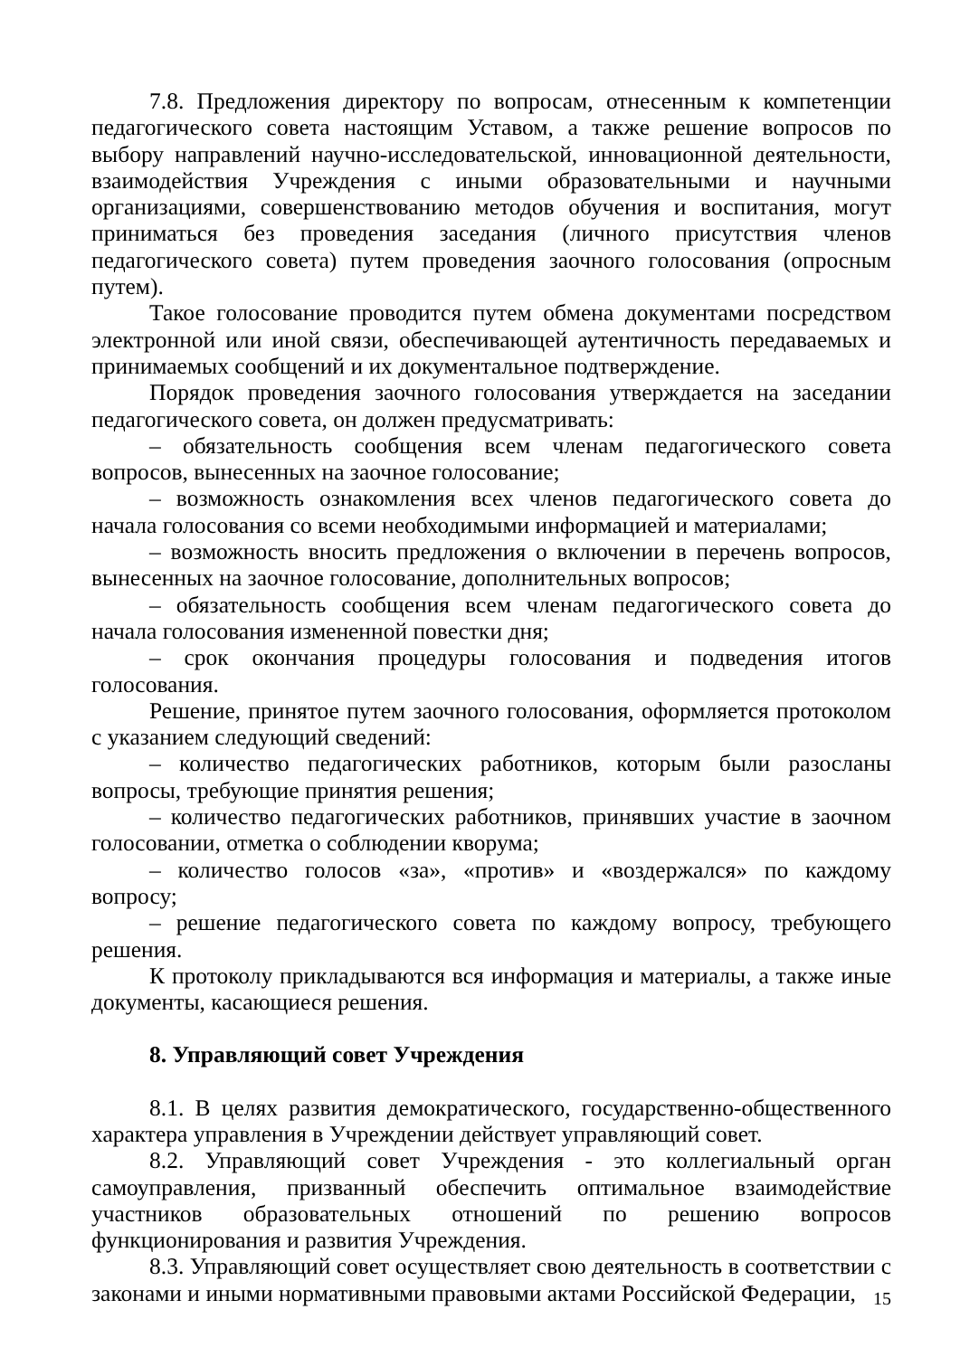7.8. Предложения директору по вопросам, отнесенным к компетенции педагогического совета настоящим Уставом, а также решение вопросов по выбору направлений научно-исследовательской, инновационной деятельности, взаимодействия Учреждения с иными образовательными и научными организациями, совершенствованию методов обучения и воспитания, могут приниматься без проведения заседания (личного присутствия членов педагогического совета) путем проведения заочного голосования (опросным путем).
Такое голосование проводится путем обмена документами посредством электронной или иной связи, обеспечивающей аутентичность передаваемых и принимаемых сообщений и их документальное подтверждение.
Порядок проведения заочного голосования утверждается на заседании педагогического совета, он должен предусматривать:
– обязательность сообщения всем членам педагогического совета вопросов, вынесенных на заочное голосование;
– возможность ознакомления всех членов педагогического совета до начала голосования со всеми необходимыми информацией и материалами;
– возможность вносить предложения о включении в перечень вопросов, вынесенных на заочное голосование, дополнительных вопросов;
– обязательность сообщения всем членам педагогического совета до начала голосования измененной повестки дня;
– срок окончания процедуры голосования и подведения итогов голосования.
Решение, принятое путем заочного голосования, оформляется протоколом с указанием следующий сведений:
– количество педагогических работников, которым были разосланы вопросы, требующие принятия решения;
– количество педагогических работников, принявших участие в заочном голосовании, отметка о соблюдении кворума;
– количество голосов «за», «против» и «воздержался» по каждому вопросу;
– решение педагогического совета по каждому вопросу, требующего решения.
К протоколу прикладываются вся информация и материалы, а также иные документы, касающиеся решения.
8. Управляющий совет Учреждения
8.1. В целях развития демократического, государственно-общественного характера управления в Учреждении действует управляющий совет.
8.2. Управляющий совет Учреждения - это коллегиальный орган самоуправления, призванный обеспечить оптимальное взаимодействие участников образовательных отношений по решению вопросов функционирования и развития Учреждения.
8.3. Управляющий совет осуществляет свою деятельность в соответствии с законами и иными нормативными правовыми актами Российской Федерации,
15